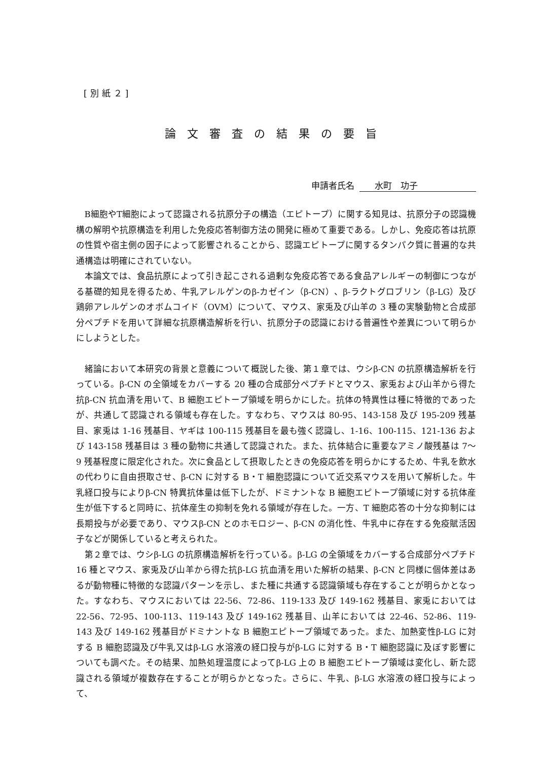[別紙２]
論文審査の結果の要旨
申請者氏名 水町　功子
B細胞やT細胞によって認識される抗原分子の構造（エピトープ）に関する知見は、抗原分子の認識機構の解明や抗原構造を利用した免疫応答制御方法の開発に極めて重要である。しかし、免疫応答は抗原の性質や宿主側の因子によって影響されることから、認識エピトープに関するタンパク質に普遍的な共通構造は明確にされていない。
本論文では、食品抗原によって引き起こされる過剰な免疫応答である食品アレルギーの制御につながる基礎的知見を得るため、牛乳アレルゲンのβ-カゼイン（β-CN）、β-ラクトグロブリン（β-LG）及び鶏卵アレルゲンのオボムコイド（OVM）について、マウス、家兎及び山羊の 3 種の実験動物と合成部分ペプチドを用いて詳細な抗原構造解析を行い、抗原分子の認識における普遍性や差異について明らかにしようとした。
緒論において本研究の背景と意義について概説した後、第１章では、ウシβ-CN の抗原構造解析を行っている。β-CN の全領域をカバーする 20 種の合成部分ペプチドとマウス、家兎および山羊から得た抗β-CN 抗血清を用いて、B 細胞エピトープ領域を明らかにした。抗体の特異性は種に特徴的であったが、共通して認識される領域も存在した。すなわち、マウスは 80-95、143-158 及び 195-209 残基目、家兎は 1-16 残基目、ヤギは 100-115 残基目を最も強く認識し、1-16、100-115、121-136 および 143-158 残基目は 3 種の動物に共通して認識された。また、抗体結合に重要なアミノ酸残基は 7～9 残基程度に限定化された。次に食品として摂取したときの免疫応答を明らかにするため、牛乳を飲水の代わりに自由摂取させ、β-CN に対する B・T 細胞認識について近交系マウスを用いて解析した。牛乳経口投与によりβ-CN 特異抗体量は低下したが、ドミナントな B 細胞エピトープ領域に対する抗体産生が低下すると同時に、抗体産生の抑制を免れる領域が存在した。一方、T 細胞応答の十分な抑制には長期投与が必要であり、マウスβ-CN とのホモロジー、β-CN の消化性、牛乳中に存在する免疫賦活因子などが関係していると考えられた。
第２章では、ウシβ-LG の抗原構造解析を行っている。β-LG の全領域をカバーする合成部分ペプチド 16 種とマウス、家兎及び山羊から得た抗β-LG 抗血清を用いた解析の結果、β-CN と同様に個体差はあるが動物種に特徴的な認識パターンを示し、また種に共通する認識領域も存在することが明らかとなった。すなわち、マウスにおいては 22-56、72-86、119-133 及び 149-162 残基目、家兎においては 22-56、72-95、100-113、119-143 及び 149-162 残基目、山羊においては 22-46、52-86、119-143 及び 149-162 残基目がドミナントな B 細胞エピトープ領域であった。また、加熱変性β-LG に対する B 細胞認識及び牛乳又はβ-LG 水溶液の経口投与がβ-LG に対する B・T 細胞認識に及ぼす影響についても調べた。その結果、加熱処理温度によってβ-LG 上の B 細胞エピトープ領域は変化し、新た認識される領域が複数存在することが明らかとなった。さらに、牛乳、β-LG 水溶液の経口投与によって、